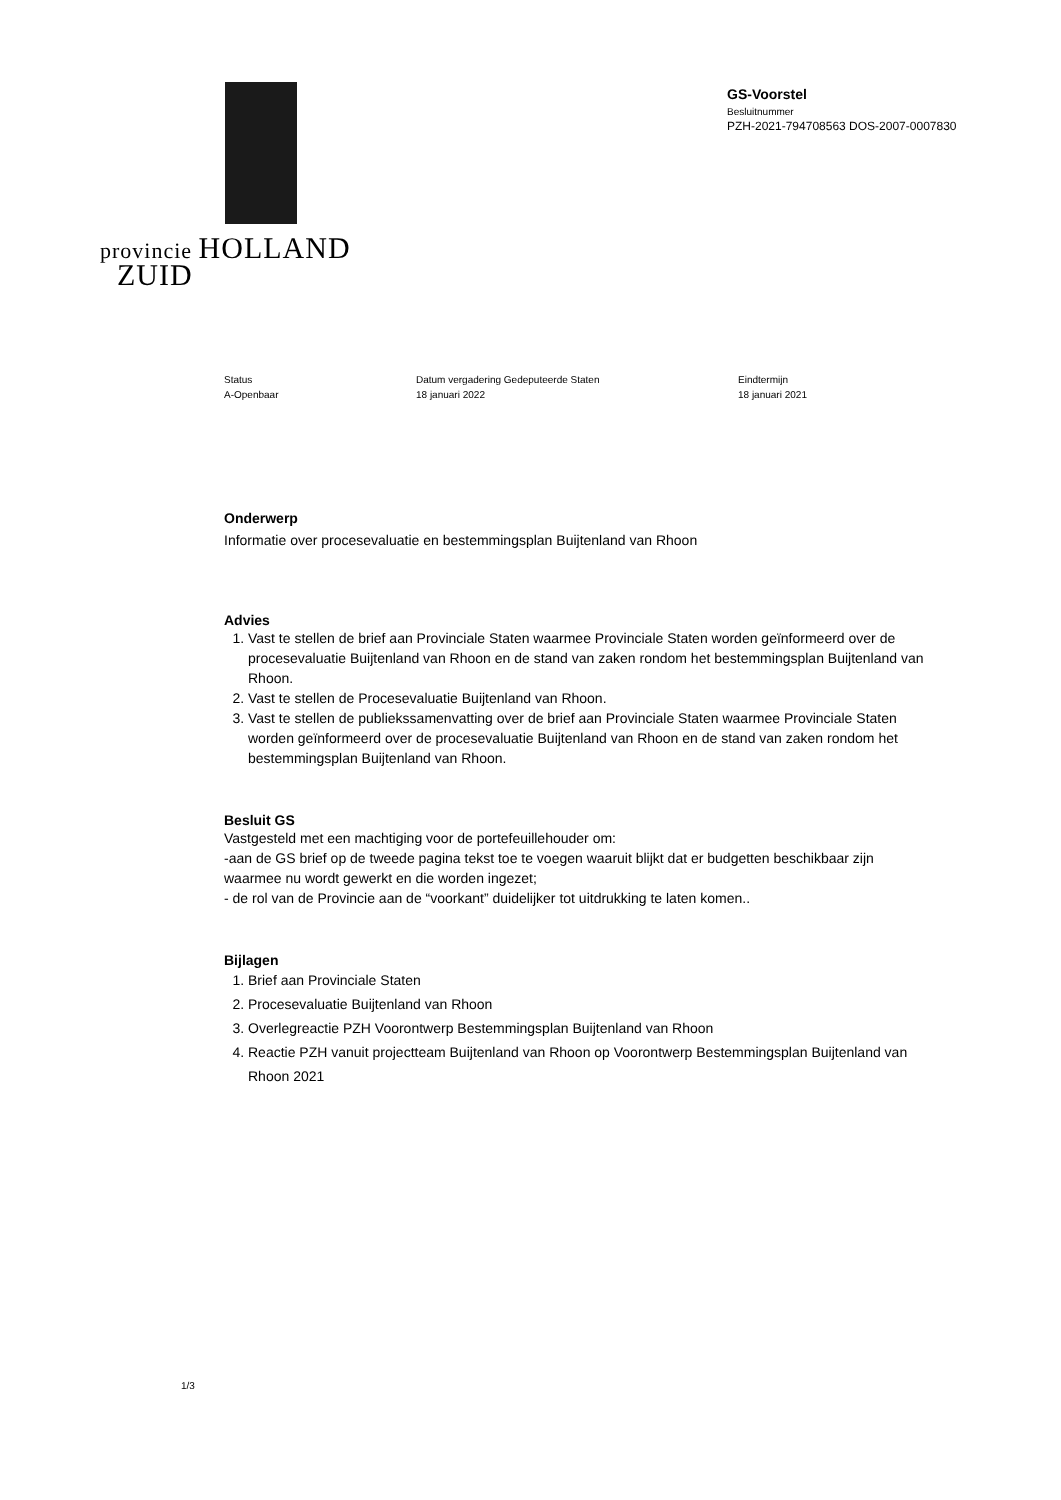provincie HOLLAND
ZUID
GS-Voorstel
Besluitnummer
PZH-2021-794708563 DOS-2007-0007830
Status
A-Openbaar
Datum vergadering Gedeputeerde Staten
18 januari 2022
Eindtermijn
18 januari 2021
Onderwerp
Informatie over procesevaluatie en bestemmingsplan Buijtenland van Rhoon
Advies
1. Vast te stellen de brief aan Provinciale Staten waarmee Provinciale Staten worden geïnformeerd over de procesevaluatie Buijtenland van Rhoon en de stand van zaken rondom het bestemmingsplan Buijtenland van Rhoon.
2. Vast te stellen de Procesevaluatie Buijtenland van Rhoon.
3. Vast te stellen de publiekssamenvatting over de brief aan Provinciale Staten waarmee Provinciale Staten worden geïnformeerd over de procesevaluatie Buijtenland van Rhoon en de stand van zaken rondom het bestemmingsplan Buijtenland van Rhoon.
Besluit GS
Vastgesteld met een machtiging voor de portefeuillehouder om:
-aan de GS brief op de tweede pagina tekst toe te voegen waaruit blijkt dat er budgetten beschikbaar zijn waarmee nu wordt gewerkt en die worden ingezet;
- de rol van de Provincie aan de “voorkant” duidelijker tot uitdrukking te laten komen..
Bijlagen
1. Brief aan Provinciale Staten
2. Procesevaluatie Buijtenland van Rhoon
3. Overlegreactie PZH Voorontwerp Bestemmingsplan Buijtenland van Rhoon
4. Reactie PZH vanuit projectteam Buijtenland van Rhoon op Voorontwerp Bestemmingsplan Buijtenland van Rhoon 2021
1/3